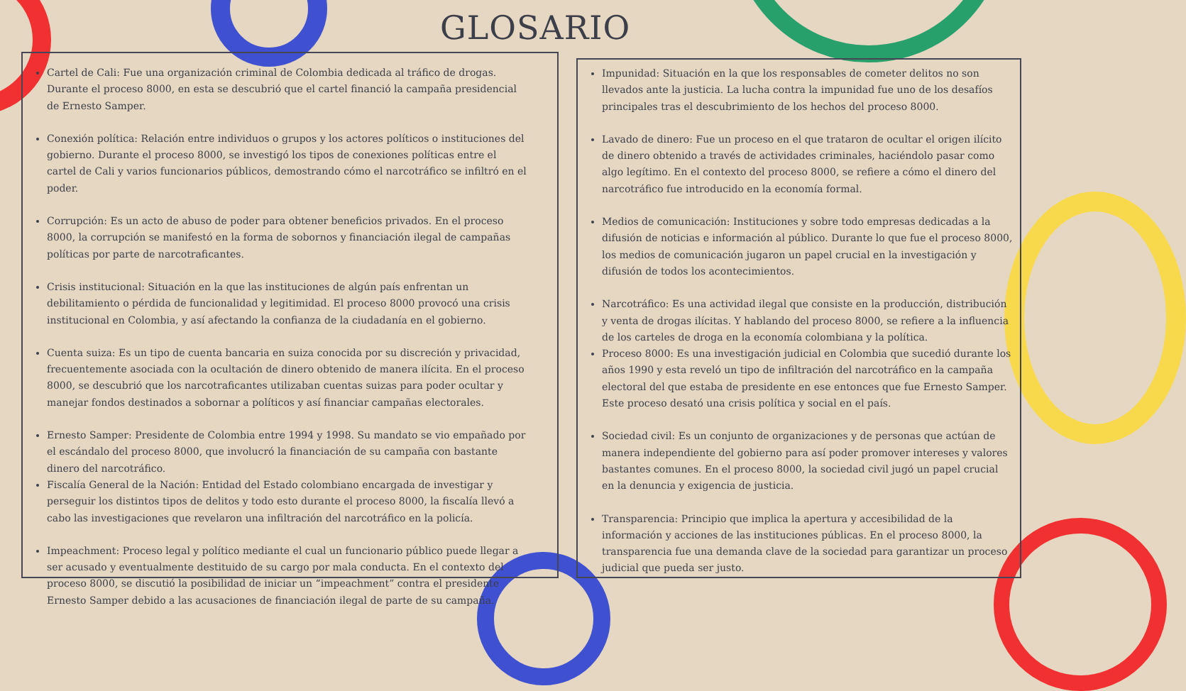GLOSARIO
Cartel de Cali: Fue una organización criminal de Colombia dedicada al tráfico de drogas. Durante el proceso 8000, en esta se descubrió que el cartel financió la campaña presidencial de Ernesto Samper.
Conexión política: Relación entre individuos o grupos y los actores políticos o instituciones del gobierno. Durante el proceso 8000, se investigó los tipos de conexiones políticas entre el cartel de Cali y varios funcionarios públicos, demostrando cómo el narcotráfico se infiltró en el poder.
Corrupción: Es un acto de abuso de poder para obtener beneficios privados. En el proceso 8000, la corrupción se manifestó en la forma de sobornos y financiación ilegal de campañas políticas por parte de narcotraficantes.
Crisis institucional: Situación en la que las instituciones de algún país enfrentan un debilitamiento o pérdida de funcionalidad y legitimidad. El proceso 8000 provocó una crisis institucional en Colombia, y así afectando la confianza de la ciudadanía en el gobierno.
Cuenta suiza: Es un tipo de cuenta bancaria en suiza conocida por su discreción y privacidad, frecuentemente asociada con la ocultación de dinero obtenido de manera ilícita. En el proceso 8000, se descubrió que los narcotraficantes utilizaban cuentas suizas para poder ocultar y manejar fondos destinados a sobornar a políticos y así financiar campañas electorales.
Ernesto Samper: Presidente de Colombia entre 1994 y 1998. Su mandato se vio empañado por el escándalo del proceso 8000, que involucró la financiación de su campaña con bastante dinero del narcotráfico.
Fiscalía General de la Nación: Entidad del Estado colombiano encargada de investigar y perseguir los distintos tipos de delitos y todo esto durante el proceso 8000, la fiscalía llevó a cabo las investigaciones que revelaron una infiltración del narcotráfico en la policía.
Impeachment: Proceso legal y político mediante el cual un funcionario público puede llegar a ser acusado y eventualmente destituido de su cargo por mala conducta. En el contexto del proceso 8000, se discutió la posibilidad de iniciar un “impeachment” contra el presidente Ernesto Samper debido a las acusaciones de financiación ilegal de parte de su campaña.
Impunidad: Situación en la que los responsables de cometer delitos no son llevados ante la justicia. La lucha contra la impunidad fue uno de los desafíos principales tras el descubrimiento de los hechos del proceso 8000.
Lavado de dinero: Fue un proceso en el que trataron de ocultar el origen ilícito de dinero obtenido a través de actividades criminales, haciéndolo pasar como algo legítimo. En el contexto del proceso 8000, se refiere a cómo el dinero del narcotráfico fue introducido en la economía formal.
Medios de comunicación: Instituciones y sobre todo empresas dedicadas a la difusión de noticias e información al público. Durante lo que fue el proceso 8000, los medios de comunicación jugaron un papel crucial en la investigación y difusión de todos los acontecimientos.
Narcotráfico: Es una actividad ilegal que consiste en la producción, distribución y venta de drogas ilícitas. Y hablando del proceso 8000, se refiere a la influencia de los carteles de droga en la economía colombiana y la política.
Proceso 8000: Es una investigación judicial en Colombia que sucedió durante los años 1990 y esta reveló un tipo de infiltración del narcotráfico en la campaña electoral del que estaba de presidente en ese entonces que fue Ernesto Samper. Este proceso desató una crisis política y social en el país.
Sociedad civil: Es un conjunto de organizaciones y de personas que actúan de manera independiente del gobierno para así poder promover intereses y valores bastantes comunes. En el proceso 8000, la sociedad civil jugó un papel crucial en la denuncia y exigencia de justicia.
Transparencia: Principio que implica la apertura y accesibilidad de la información y acciones de las instituciones públicas. En el proceso 8000, la transparencia fue una demanda clave de la sociedad para garantizar un proceso judicial que pueda ser justo.